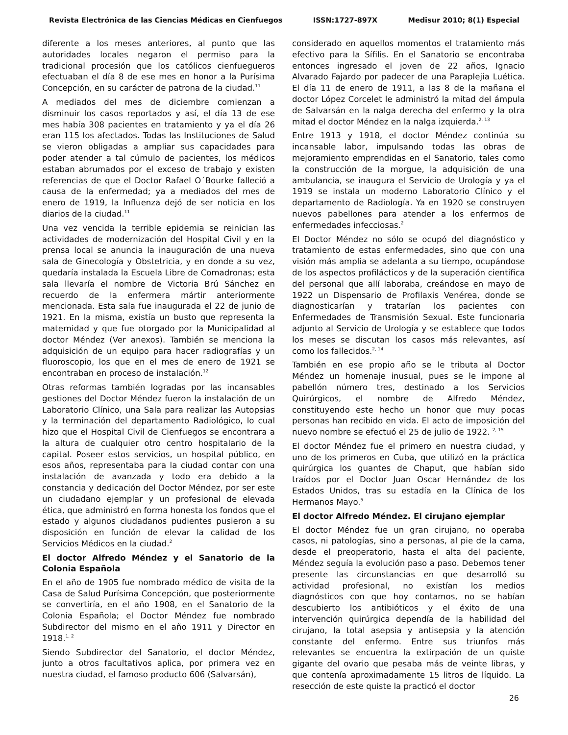Revista Electrónica de las Ciencias Médicas en Cienfuegos ISSN:1727-897X Medisur 2010; 8(1) Especial
diferente a los meses anteriores, al punto que las autoridades locales negaron el permiso para la tradicional procesión que los católicos cienfuegueros efectuaban el día 8 de ese mes en honor a la Purísima Concepción, en su carácter de patrona de la ciudad.<sup>11</sup>
A mediados del mes de diciembre comienzan a disminuir los casos reportados y así, el día 13 de ese mes había 308 pacientes en tratamiento y ya el día 26 eran 115 los afectados. Todas las Instituciones de Salud se vieron obligadas a ampliar sus capacidades para poder atender a tal cúmulo de pacientes, los médicos estaban abrumados por el exceso de trabajo y existen referencias de que el Doctor Rafael O´Bourke falleció a causa de la enfermedad; ya a mediados del mes de enero de 1919, la Influenza dejó de ser noticia en los diarios de la ciudad.<sup>11</sup>
Una vez vencida la terrible epidemia se reinician las actividades de modernización del Hospital Civil y en la prensa local se anuncia la inauguración de una nueva sala de Ginecología y Obstetricia, y en donde a su vez, quedaría instalada la Escuela Libre de Comadronas; esta sala llevaría el nombre de Victoria Brú Sánchez en recuerdo de la enfermera mártir anteriormente mencionada. Esta sala fue inaugurada el 22 de junio de 1921. En la misma, existía un busto que representa la maternidad y que fue otorgado por la Municipalidad al doctor Méndez (Ver anexos). También se menciona la adquisición de un equipo para hacer radiografías y un fluoroscopio, los que en el mes de enero de 1921 se encontraban en proceso de instalación.<sup>12</sup>
Otras reformas también logradas por las incansables gestiones del Doctor Méndez fueron la instalación de un Laboratorio Clínico, una Sala para realizar las Autopsias y la terminación del departamento Radiológico, lo cual hizo que el Hospital Civil de Cienfuegos se encontrara a la altura de cualquier otro centro hospitalario de la capital. Poseer estos servicios, un hospital público, en esos años, representaba para la ciudad contar con una instalación de avanzada y todo era debido a la constancia y dedicación del Doctor Méndez, por ser este un ciudadano ejemplar y un profesional de elevada ética, que administró en forma honesta los fondos que el estado y algunos ciudadanos pudientes pusieron a su disposición en función de elevar la calidad de los Servicios Médicos en la ciudad.<sup>2</sup>
El doctor Alfredo Méndez y el Sanatorio de la Colonia Española
En el año de 1905 fue nombrado médico de visita de la Casa de Salud Purísima Concepción, que posteriormente se convertiría, en el año 1908, en el Sanatorio de la Colonia Española; el Doctor Méndez fue nombrado Subdirector del mismo en el año 1911 y Director en 1918.<sup>1, 2</sup>
Siendo Subdirector del Sanatorio, el doctor Méndez, junto a otros facultativos aplica, por primera vez en nuestra ciudad, el famoso producto 606 (Salvarsán),
considerado en aquellos momentos el tratamiento más efectivo para la Sífilis. En el Sanatorio se encontraba entonces ingresado el joven de 22 años, Ignacio Alvarado Fajardo por padecer de una Paraplejia Luética. El día 11 de enero de 1911, a las 8 de la mañana el doctor López Corcelet le administró la mitad del ámpula de Salvarsán en la nalga derecha del enfermo y la otra mitad el doctor Méndez en la nalga izquierda.<sup>2, 13</sup>
Entre 1913 y 1918, el doctor Méndez continúa su incansable labor, impulsando todas las obras de mejoramiento emprendidas en el Sanatorio, tales como la construcción de la morgue, la adquisición de una ambulancia, se inaugura el Servicio de Urología y ya el 1919 se instala un moderno Laboratorio Clínico y el departamento de Radiología. Ya en 1920 se construyen nuevos pabellones para atender a los enfermos de enfermedades infecciosas.<sup>2</sup>
El Doctor Méndez no sólo se ocupó del diagnóstico y tratamiento de estas enfermedades, sino que con una visión más amplia se adelanta a su tiempo, ocupándose de los aspectos profilácticos y de la superación científica del personal que allí laboraba, creándose en mayo de 1922 un Dispensario de Profilaxis Venérea, donde se diagnosticarían y tratarían los pacientes con Enfermedades de Transmisión Sexual. Este funcionaria adjunto al Servicio de Urología y se establece que todos los meses se discutan los casos más relevantes, así como los fallecidos.<sup>2, 14</sup>
También en ese propio año se le tributa al Doctor Méndez un homenaje inusual, pues se le impone al pabellón número tres, destinado a los Servicios Quirúrgicos, el nombre de Alfredo Méndez, constituyendo este hecho un honor que muy pocas personas han recibido en vida. El acto de imposición del nuevo nombre se efectuó el 25 de julio de 1922. <sup>2, 15</sup>
El doctor Méndez fue el primero en nuestra ciudad, y uno de los primeros en Cuba, que utilizó en la práctica quirúrgica los guantes de Chaput, que habían sido traídos por el Doctor Juan Oscar Hernández de los Estados Unidos, tras su estadía en la Clínica de los Hermanos Mayo.<sup>5</sup>
El doctor Alfredo Méndez. El cirujano ejemplar
El doctor Méndez fue un gran cirujano, no operaba casos, ni patologías, sino a personas, al pie de la cama, desde el preoperatorio, hasta el alta del paciente, Méndez seguía la evolución paso a paso. Debemos tener presente las circunstancias en que desarrolló su actividad profesional, no existían los medios diagnósticos con que hoy contamos, no se habían descubierto los antibióticos y el éxito de una intervención quirúrgica dependía de la habilidad del cirujano, la total asepsia y antisepsia y la atención constante del enfermo. Entre sus triunfos más relevantes se encuentra la extirpación de un quiste gigante del ovario que pesaba más de veinte libras, y que contenía aproximadamente 15 litros de líquido. La resección de este quiste la practicó el doctor
26